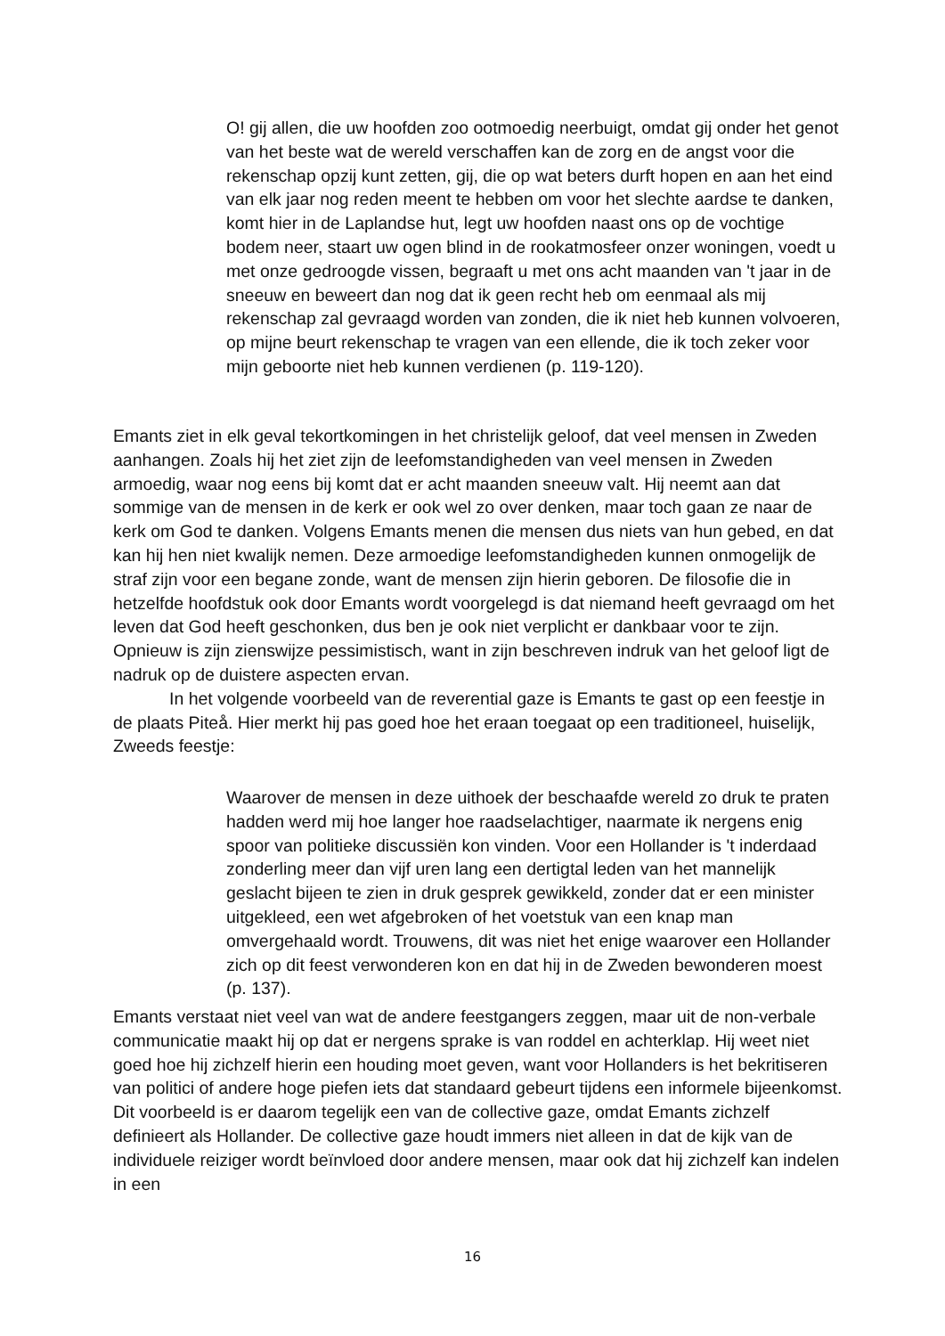O! gij allen, die uw hoofden zoo ootmoedig neerbuigt, omdat gij onder het genot van het beste wat de wereld verschaffen kan de zorg en de angst voor die rekenschap opzij kunt zetten, gij, die op wat beters durft hopen en aan het eind van elk jaar nog reden meent te hebben om voor het slechte aardse te danken, komt hier in de Laplandse hut, legt uw hoofden naast ons op de vochtige bodem neer, staart uw ogen blind in de rookatmosfeer onzer woningen, voedt u met onze gedroogde vissen, begraaft u met ons acht maanden van 't jaar in de sneeuw en beweert dan nog dat ik geen recht heb om eenmaal als mij rekenschap zal gevraagd worden van zonden, die ik niet heb kunnen volvoeren, op mijne beurt rekenschap te vragen van een ellende, die ik toch zeker voor mijn geboorte niet heb kunnen verdienen (p. 119-120).
Emants ziet in elk geval tekortkomingen in het christelijk geloof, dat veel mensen in Zweden aanhangen. Zoals hij het ziet zijn de leefomstandigheden van veel mensen in Zweden armoedig, waar nog eens bij komt dat er acht maanden sneeuw valt. Hij neemt aan dat sommige van de mensen in de kerk er ook wel zo over denken, maar toch gaan ze naar de kerk om God te danken. Volgens Emants menen die mensen dus niets van hun gebed, en dat kan hij hen niet kwalijk nemen. Deze armoedige leefomstandigheden kunnen onmogelijk de straf zijn voor een begane zonde, want de mensen zijn hierin geboren. De filosofie die in hetzelfde hoofdstuk ook door Emants wordt voorgelegd is dat niemand heeft gevraagd om het leven dat God heeft geschonken, dus ben je ook niet verplicht er dankbaar voor te zijn. Opnieuw is zijn zienswijze pessimistisch, want in zijn beschreven indruk van het geloof ligt de nadruk op de duistere aspecten ervan.
In het volgende voorbeeld van de reverential gaze is Emants te gast op een feestje in de plaats Piteå. Hier merkt hij pas goed hoe het eraan toegaat op een traditioneel, huiselijk, Zweeds feestje:
Waarover de mensen in deze uithoek der beschaafde wereld zo druk te praten hadden werd mij hoe langer hoe raadselachtiger, naarmate ik nergens enig spoor van politieke discussiën kon vinden. Voor een Hollander is 't inderdaad zonderling meer dan vijf uren lang een dertigtal leden van het mannelijk geslacht bijeen te zien in druk gesprek gewikkeld, zonder dat er een minister uitgekleed, een wet afgebroken of het voetstuk van een knap man omvergehaald wordt. Trouwens, dit was niet het enige waarover een Hollander zich op dit feest verwonderen kon en dat hij in de Zweden bewonderen moest (p. 137).
Emants verstaat niet veel van wat de andere feestgangers zeggen, maar uit de non-verbale communicatie maakt hij op dat er nergens sprake is van roddel en achterklap. Hij weet niet goed hoe hij zichzelf hierin een houding moet geven, want voor Hollanders is het bekritiseren van politici of andere hoge piefen iets dat standaard gebeurt tijdens een informele bijeenkomst. Dit voorbeeld is er daarom tegelijk een van de collective gaze, omdat Emants zichzelf definieert als Hollander. De collective gaze houdt immers niet alleen in dat de kijk van de individuele reiziger wordt beïnvloed door andere mensen, maar ook dat hij zichzelf kan indelen in een
16